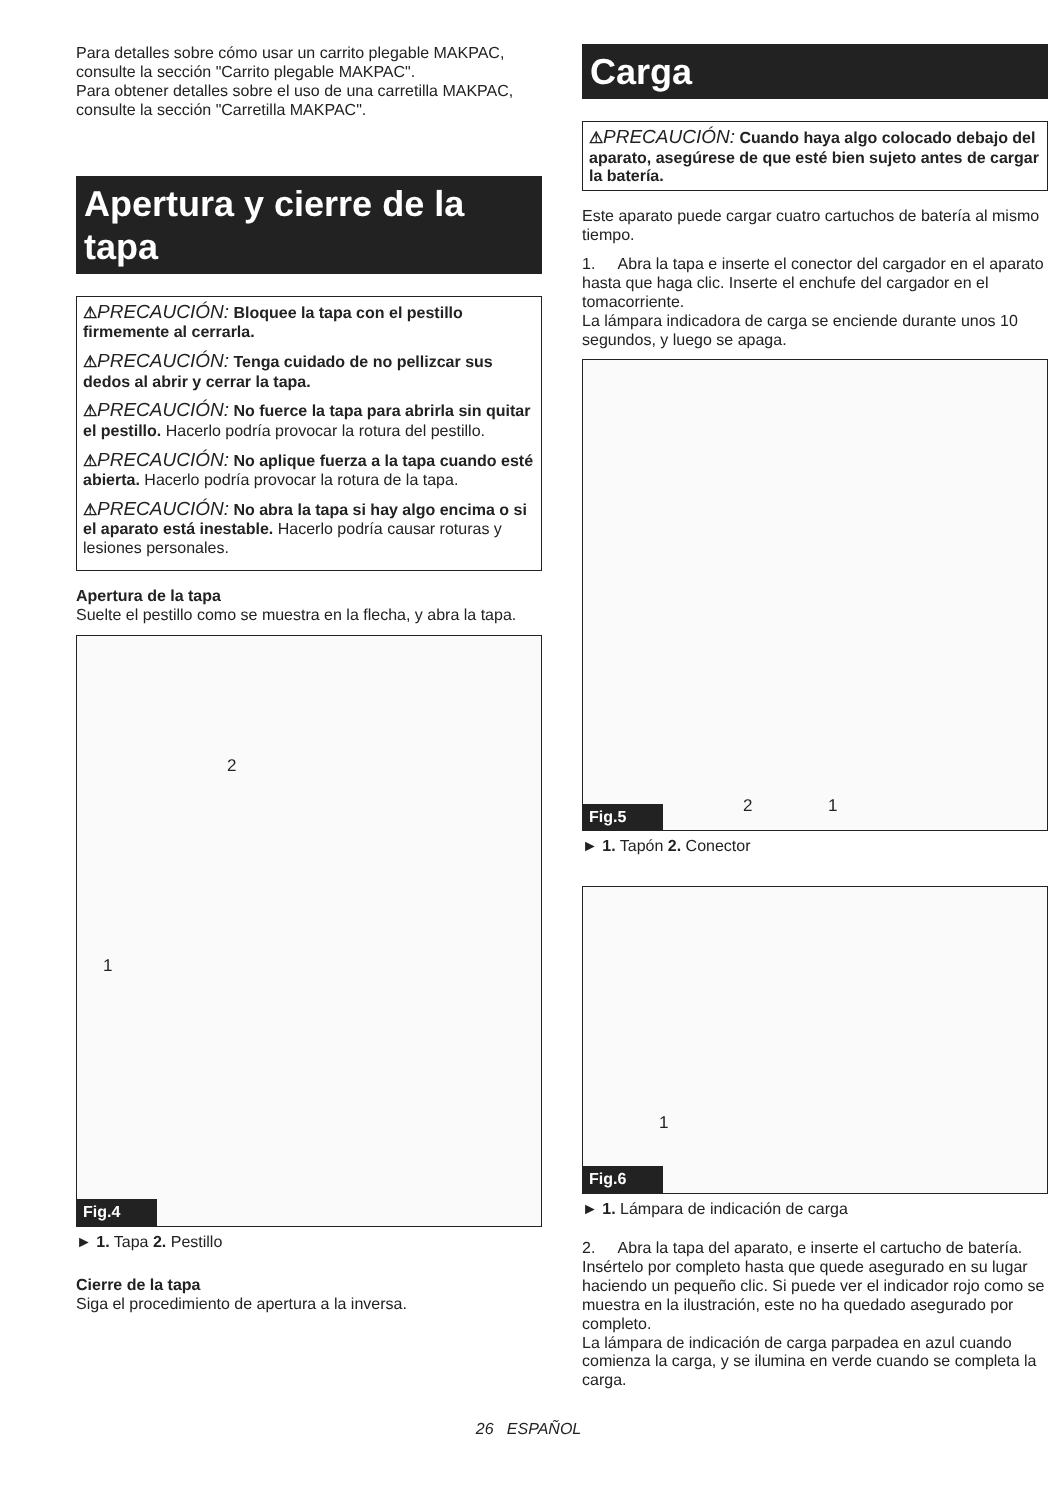Para detalles sobre cómo usar un carrito plegable MAKPAC, consulte la sección "Carrito plegable MAKPAC".
Para obtener detalles sobre el uso de una carretilla MAKPAC, consulte la sección "Carretilla MAKPAC".
Apertura y cierre de la tapa
⚠PRECAUCIÓN: Bloquee la tapa con el pestillo firmemente al cerrarla.
⚠PRECAUCIÓN: Tenga cuidado de no pellizcar sus dedos al abrir y cerrar la tapa.
⚠PRECAUCIÓN: No fuerce la tapa para abrirla sin quitar el pestillo. Hacerlo podría provocar la rotura del pestillo.
⚠PRECAUCIÓN: No aplique fuerza a la tapa cuando esté abierta. Hacerlo podría provocar la rotura de la tapa.
⚠PRECAUCIÓN: No abra la tapa si hay algo encima o si el aparato está inestable. Hacerlo podría causar roturas y lesiones personales.
Apertura de la tapa
Suelte el pestillo como se muestra en la flecha, y abra la tapa.
2
1
Fig.4
► 1. Tapa 2. Pestillo
Cierre de la tapa
Siga el procedimiento de apertura a la inversa.
Carga
⚠PRECAUCIÓN: Cuando haya algo colocado debajo del aparato, asegúrese de que esté bien sujeto antes de cargar la batería.
Este aparato puede cargar cuatro cartuchos de batería al mismo tiempo.
1. Abra la tapa e inserte el conector del cargador en el aparato hasta que haga clic. Inserte el enchufe del cargador en el tomacorriente.
La lámpara indicadora de carga se enciende durante unos 10 segundos, y luego se apaga.
2 1
Fig.5
► 1. Tapón 2. Conector
1
Fig.6
► 1. Lámpara de indicación de carga
2. Abra la tapa del aparato, e inserte el cartucho de batería. Insértelo por completo hasta que quede asegurado en su lugar haciendo un pequeño clic. Si puede ver el indicador rojo como se muestra en la ilustración, este no ha quedado asegurado por completo.
La lámpara de indicación de carga parpadea en azul cuando comienza la carga, y se ilumina en verde cuando se completa la carga.
26 ESPAÑOL